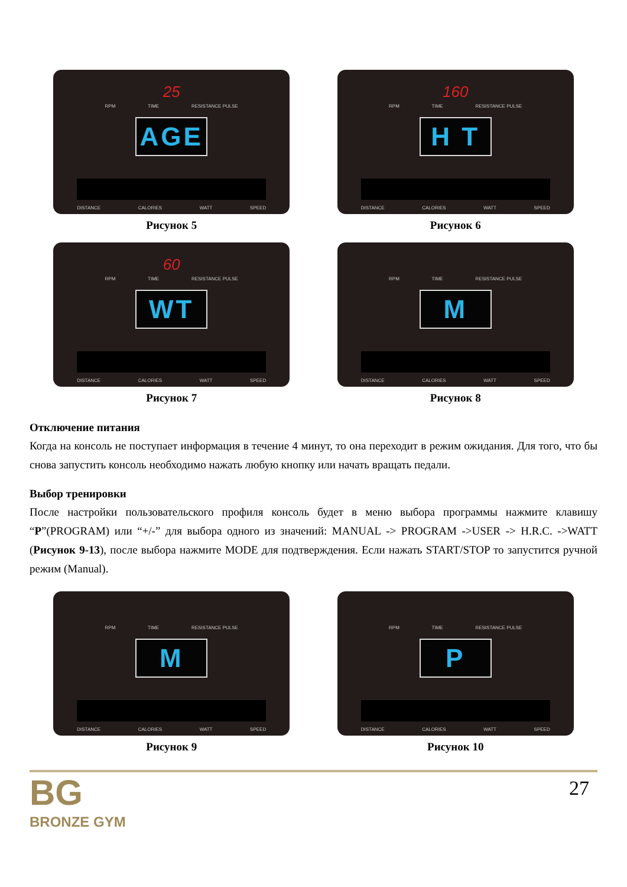25
RPM TIME RESISTANCE PULSE
AGE
DISTANCE CALORIES WATT SPEED
Рисунок 5
160
RPM TIME RESISTANCE PULSE
H T
DISTANCE CALORIES WATT SPEED
Рисунок 6
60
RPM TIME RESISTANCE PULSE
WT
DISTANCE CALORIES WATT SPEED
Рисунок 7
RPM TIME RESISTANCE PULSE
M
DISTANCE CALORIES WATT SPEED
Рисунок 8
Отключение питания
Когда на консоль не поступает информация в течение 4 минут, то она переходит в режим ожидания. Для того, что бы снова запустить консоль необходимо нажать любую кнопку или начать вращать педали.
Выбор тренировки
После настройки пользовательского профиля консоль будет в меню выбора программы нажмите клавишу “P”(PROGRAM) или “+/-” для выбора одного из значений: MANUAL -> PROGRAM ->USER -> H.R.C. ->WATT (Рисунок 9-13), после выбора нажмите MODE для подтверждения. Если нажать START/STOP то запустится ручной режим (Manual).
RPM TIME RESISTANCE PULSE
M
DISTANCE CALORIES WATT SPEED
Рисунок 9
RPM TIME RESISTANCE PULSE
P
DISTANCE CALORIES WATT SPEED
Рисунок 10
BG
BRONZE GYM
27